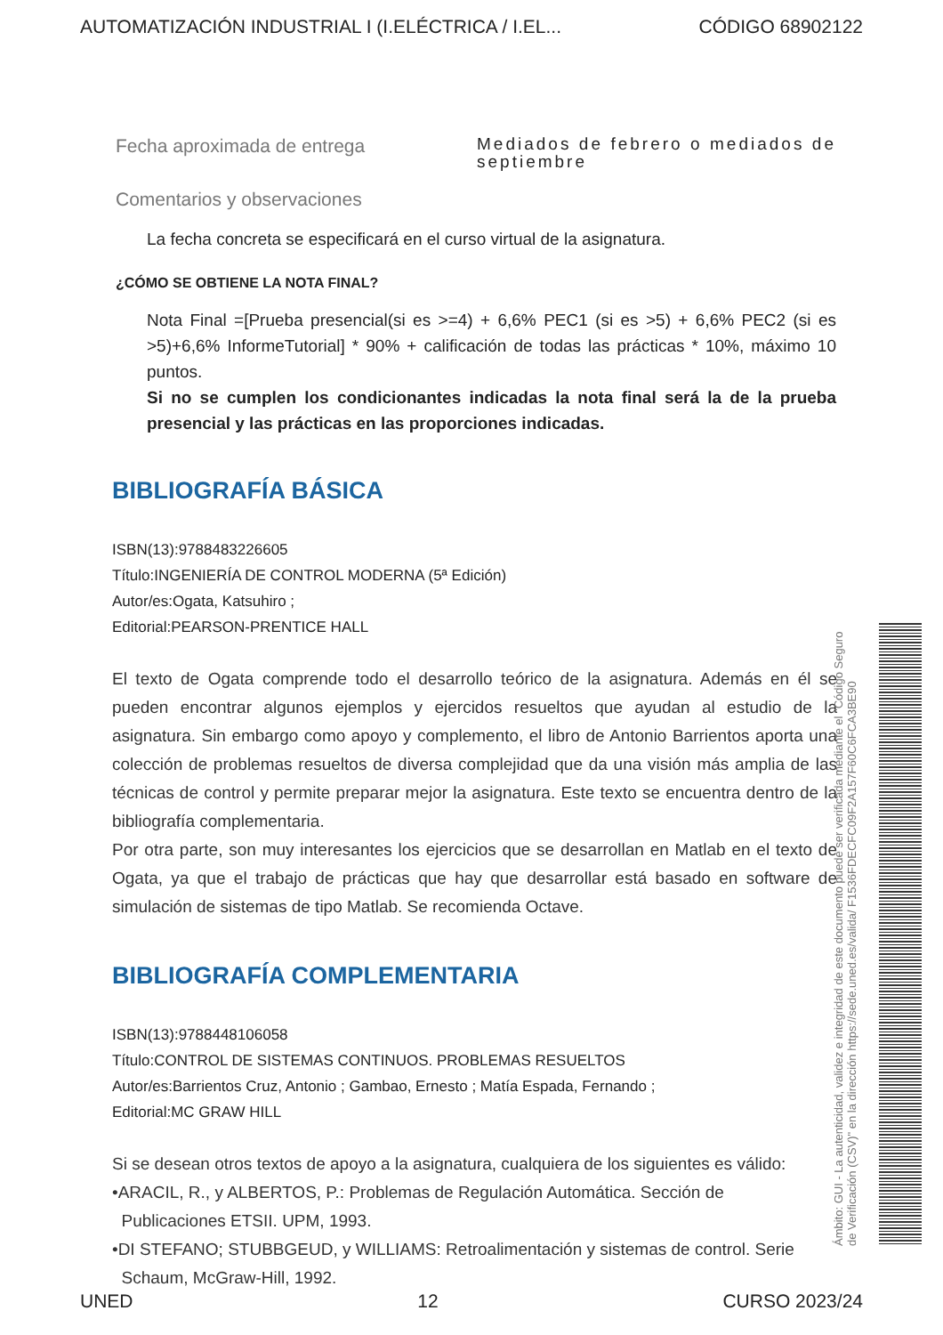AUTOMATIZACIÓN INDUSTRIAL I (I.ELÉCTRICA / I.EL... CÓDIGO 68902122
Fecha aproximada de entrega
Mediados de febrero o mediados de septiembre
Comentarios y observaciones
La fecha concreta se especificará en el curso virtual de la asignatura.
¿CÓMO SE OBTIENE LA NOTA FINAL?
Nota Final =[Prueba presencial(si es >=4) + 6,6% PEC1 (si es >5) + 6,6% PEC2 (si es >5)+6,6% InformeTutorial] * 90% + calificación de todas las prácticas * 10%, máximo 10 puntos.
Si no se cumplen los condicionantes indicadas la nota final será la de la prueba presencial y las prácticas en las proporciones indicadas.
BIBLIOGRAFÍA BÁSICA
ISBN(13):9788483226605
Título:INGENIERÍA DE CONTROL MODERNA (5ª Edición)
Autor/es:Ogata, Katsuhiro ;
Editorial:PEARSON-PRENTICE HALL
El texto de Ogata comprende todo el desarrollo teórico de la asignatura. Además en él se pueden encontrar algunos ejemplos y ejercidos resueltos que ayudan al estudio de la asignatura. Sin embargo como apoyo y complemento, el libro de Antonio Barrientos aporta una colección de problemas resueltos de diversa complejidad que da una visión más amplia de las técnicas de control y permite preparar mejor la asignatura. Este texto se encuentra dentro de la bibliografía complementaria.
Por otra parte, son muy interesantes los ejercicios que se desarrollan en Matlab en el texto de Ogata, ya que el trabajo de prácticas que hay que desarrollar está basado en software de simulación de sistemas de tipo Matlab. Se recomienda Octave.
BIBLIOGRAFÍA COMPLEMENTARIA
ISBN(13):9788448106058
Título:CONTROL DE SISTEMAS CONTINUOS. PROBLEMAS RESUELTOS
Autor/es:Barrientos Cruz, Antonio ; Gambao, Ernesto ; Matía Espada, Fernando ;
Editorial:MC GRAW HILL
Si se desean otros textos de apoyo a la asignatura, cualquiera de los siguientes es válido:
•ARACIL, R., y ALBERTOS, P.: Problemas de Regulación Automática. Sección de
Publicaciones ETSII. UPM, 1993.
•DI STEFANO; STUBBGEUD, y WILLIAMS: Retroalimentación y sistemas de control. Serie
Schaum, McGraw-Hill, 1992.
Ámbito: GUI - La autenticidad, validez e integridad de este documento puede ser verificada mediante el "Código Seguro de Verificación (CSV)" en la dirección https://sede.uned.es/valida/ F1536FDECFC09F2A157F60C6FCA3BE90
UNED 12 CURSO 2023/24